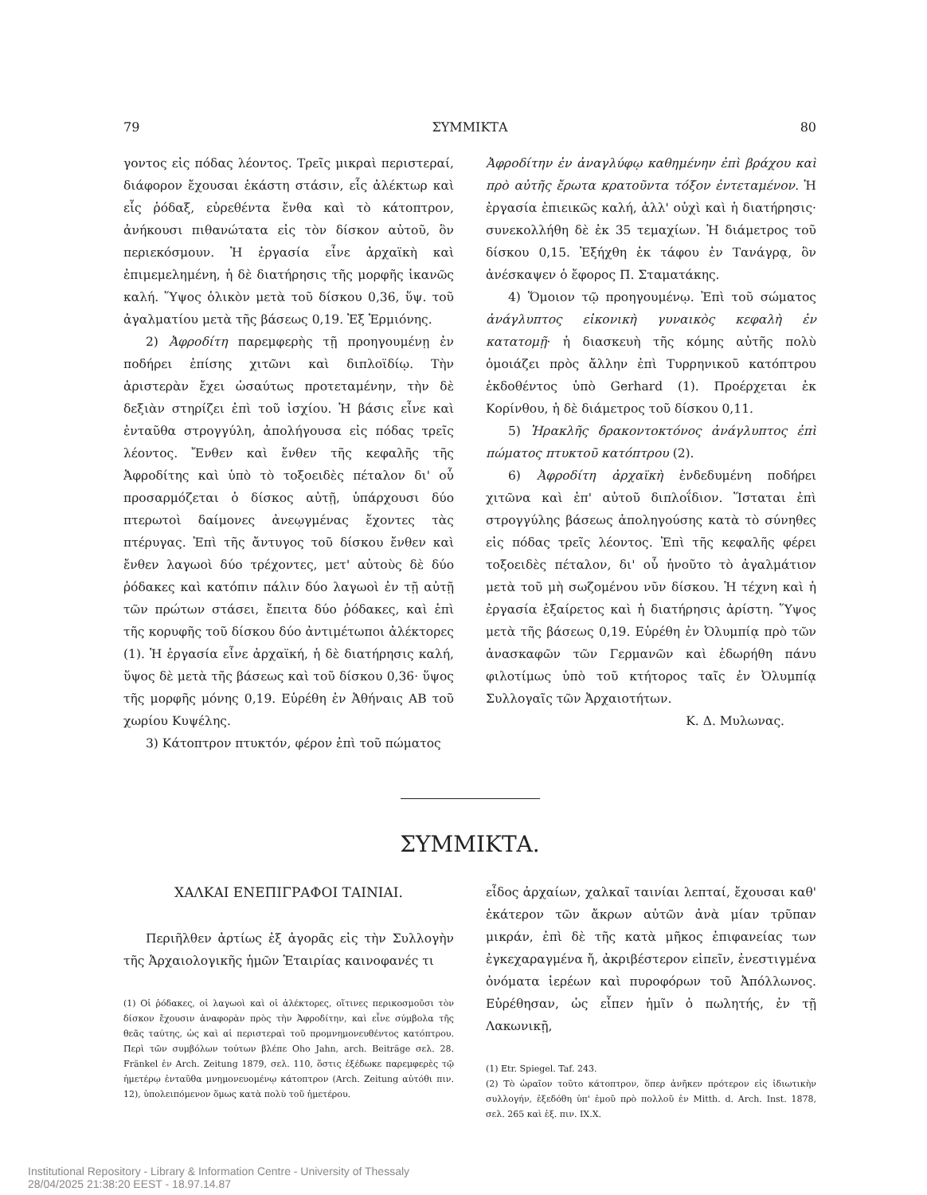79 ΣΥΜΜΙΚΤΑ 80
γοντος εἰς πόδας λέοντος. Τρεῖς μικραὶ περιστεραί, διάφορον ἔχουσαι ἑκάστη στάσιν, εἷς ἀλέκτωρ καὶ εἷς ῥόδαξ, εὑρεθέντα ἔνθα καὶ τὸ κάτοπτρον, ἀνήκουσι πιθανώτατα εἰς τὸν δίσκον αὐτοῦ, ὃν περιεκόσμουν. Ἡ ἐργασία εἶνε ἀρχαϊκὴ καὶ ἐπιμεμελημένη, ἡ δὲ διατήρησις τῆς μορφῆς ἱκανῶς καλή. Ὕψος ὁλικὸν μετὰ τοῦ δίσκου 0,36, ὕψ. τοῦ ἀγαλματίου μετὰ τῆς βάσεως 0,19. Ἐξ Ἑρμιόνης.
2) Ἀφροδίτη παρεμφερὴς τῇ προηγουμένῃ ἐν ποδήρει ἐπίσης χιτῶνι καὶ διπλοϊδίῳ. Τὴν ἀριστερὰν ἔχει ὡσαύτως προτεταμένην, τὴν δὲ δεξιὰν στηρίζει ἐπὶ τοῦ ἰσχίου. Ἡ βάσις εἶνε καὶ ἐνταῦθα στρογγύλη, ἀπολήγουσα εἰς πόδας τρεῖς λέοντος. Ἔνθεν καὶ ἔνθεν τῆς κεφαλῆς τῆς Ἀφροδίτης καὶ ὑπὸ τὸ τοξοειδὲς πέταλον δι' οὗ προσαρμόζεται ὁ δίσκος αὐτῇ, ὑπάρχουσι δύο πτερωτοὶ δαίμονες ἀνεῳγμένας ἔχοντες τὰς πτέρυγας. Ἐπὶ τῆς ἄντυγος τοῦ δίσκου ἔνθεν καὶ ἔνθεν λαγωοὶ δύο τρέχοντες, μετ' αὐτοὺς δὲ δύο ῥόδακες καὶ κατόπιν πάλιν δύο λαγωοὶ ἐν τῇ αὐτῇ τῶν πρώτων στάσει, ἔπειτα δύο ῥόδακες, καὶ ἐπὶ τῆς κορυφῆς τοῦ δίσκου δύο ἀντιμέτωποι ἀλέκτορες (1). Ἡ ἐργασία εἶνε ἀρχαϊκή, ἡ δὲ διατήρησις καλή, ὕψος δὲ μετὰ τῆς βάσεως καὶ τοῦ δίσκου 0,36· ὕψος τῆς μορφῆς μόνης 0,19. Εὑρέθη ἐν Ἀθήναις ΑΒ τοῦ χωρίου Κυψέλης.
3) Κάτοπτρον πτυκτόν, φέρον ἐπὶ τοῦ πώματος
Ἀφροδίτην ἐν ἀναγλύφῳ καθημένην ἐπὶ βράχου καὶ πρὸ αὐτῆς ἔρωτα κρατοῦντα τόξον ἐντεταμένον. Ἡ ἐργασία ἐπιεικῶς καλή, ἀλλ' οὐχὶ καὶ ἡ διατήρησις· συνεκολλήθη δὲ ἐκ 35 τεμαχίων. Ἡ διάμετρος τοῦ δίσκου 0,15. Ἐξήχθη ἐκ τάφου ἐν Τανάγρᾳ, ὃν ἀνέσκαψεν ὁ ἔφορος Π. Σταματάκης.
4) Ὅμοιον τῷ προηγουμένῳ. Ἐπὶ τοῦ σώματος ἀνάγλυπτος εἰκονικὴ γυναικὸς κεφαλὴ ἐν κατατομῇ· ἡ διασκευὴ τῆς κόμης αὐτῆς πολὺ ὁμοιάζει πρὸς ἄλλην ἐπὶ Τυρρηνικοῦ κατόπτρου ἐκδοθέντος ὑπὸ Gerhard (1). Προέρχεται ἐκ Κορίνθου, ἡ δὲ διάμετρος τοῦ δίσκου 0,11.
5) Ἡρακλῆς δρακοντοκτόνος ἀνάγλυπτος ἐπὶ πώματος πτυκτοῦ κατόπτρου (2).
6) Ἀφροδίτη ἀρχαϊκὴ ἐνδεδυμένη ποδήρει χιτῶνα καὶ ἐπ' αὐτοῦ διπλοΐδιον. Ἵσταται ἐπὶ στρογγύλης βάσεως ἀποληγούσης κατὰ τὸ σύνηθες εἰς πόδας τρεῖς λέοντος. Ἐπὶ τῆς κεφαλῆς φέρει τοξοειδὲς πέταλον, δι' οὗ ἡνοῦτο τὸ ἀγαλμάτιον μετὰ τοῦ μὴ σωζομένου νῦν δίσκου. Ἡ τέχνη καὶ ἡ ἐργασία ἐξαίρετος καὶ ἡ διατήρησις ἀρίστη. Ὕψος μετὰ τῆς βάσεως 0,19. Εὑρέθη ἐν Ὀλυμπίᾳ πρὸ τῶν ἀνασκαφῶν τῶν Γερμανῶν καὶ ἐδωρήθη πάνυ φιλοτίμως ὑπὸ τοῦ κτήτορος ταῖς ἐν Ὀλυμπίᾳ Συλλογαῖς τῶν Ἀρχαιοτήτων.
Κ. Δ. Μυλωνας.
ΣΥΜΜΙΚΤΑ.
ΧΑΛΚΑΙ ΕΝΕΠΙΓΡΑΦΟΙ ΤΑΙΝΙΑΙ.
Περιῆλθεν ἀρτίως ἐξ ἀγορᾶς εἰς τὴν Συλλογὴν τῆς Ἀρχαιολογικῆς ἡμῶν Ἑταιρίας καινοφανές τι
(1) Οἱ ῥόδακες, οἱ λαγωοὶ καὶ οἱ ἀλέκτορες, οἵτινες περικοσμοῦσι τὸν δίσκον ἔχουσιν ἀναφορὰν πρὸς τὴν Ἀφροδίτην, καὶ εἶνε σύμβολα τῆς θεᾶς ταύτης, ὡς καὶ αἱ περιστεραὶ τοῦ προμνημονευθέντος κατόπτρου. Περὶ τῶν συμβόλων τούτων βλέπε Oho Jahn, arch. Beiträge σελ. 28. Fränkel ἐν Arch. Zeitung 1879, σελ. 110, ὅστις ἐξέδωκε παρεμφερὲς τῷ ἡμετέρῳ ἐνταῦθα μνημονευομένῳ κάτοπτρον (Arch. Zeitung αὐτόθι πιν. 12), ὑπολειπόμενον ὅμως κατὰ πολὺ τοῦ ἡμετέρου.
εἶδος ἀρχαίων, χαλκαῖ ταινίαι λεπταί, ἔχουσαι καθ' ἑκάτερον τῶν ἄκρων αὐτῶν ἀνὰ μίαν τρῦπαν μικράν, ἐπὶ δὲ τῆς κατὰ μῆκος ἐπιφανείας των ἐγκεχαραγμένα ἤ, ἀκριβέστερον εἰπεῖν, ἐνεστιγμένα ὀνόματα ἱερέων καὶ πυροφόρων τοῦ Ἀπόλλωνος. Εὑρέθησαν, ὡς εἶπεν ἡμῖν ὁ πωλητής, ἐν τῇ Λακωνικῇ,
(1) Etr. Spiegel. Taf. 243.
(2) Τὸ ὡραῖον τοῦτο κάτοπτρον, ὅπερ ἀνῆκεν πρότερον εἰς ἰδιωτικὴν συλλογήν, ἐξεδόθη ὑπ' ἐμοῦ πρὸ πολλοῦ ἐν Mitth. d. Arch. Inst. 1878, σελ. 265 καὶ ἑξ. πιν. IX.X.
Institutional Repository - Library & Information Centre - University of Thessaly
28/04/2025 21:38:20 EEST - 18.97.14.87